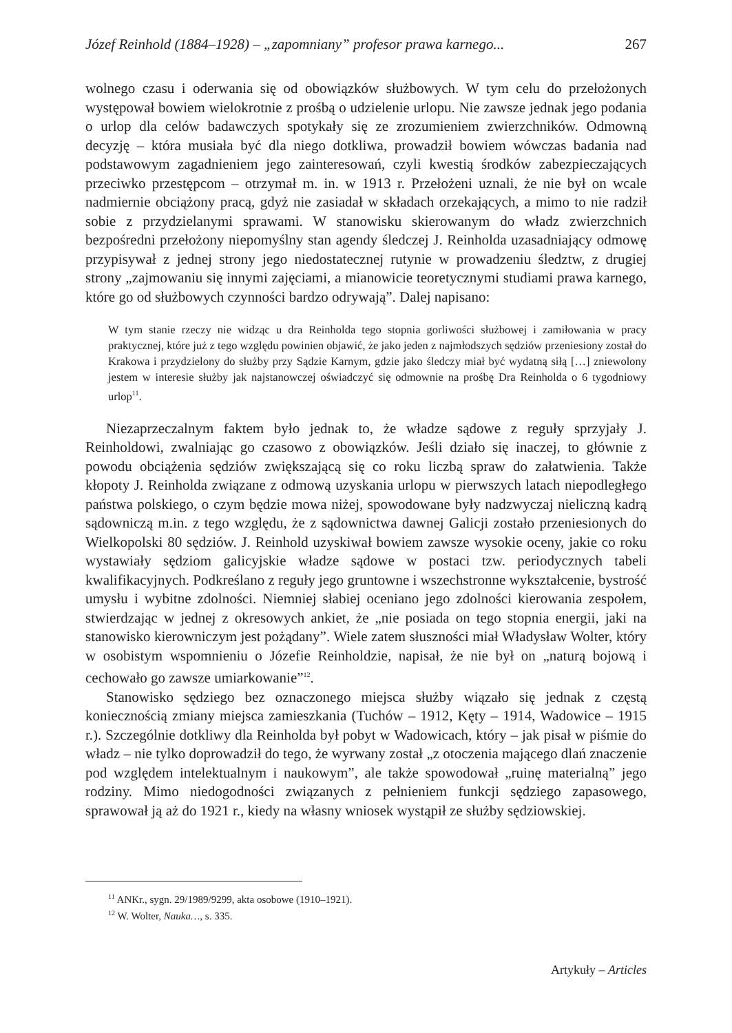Józef Reinhold (1884–1928) – „zapomniany” profesor prawa karnego... 267
wolnego czasu i oderwania się od obowiązków służbowych. W tym celu do przełożonych występował bowiem wielokrotnie z prośbą o udzielenie urlopu. Nie zawsze jednak jego podania o urlop dla celów badawczych spotykały się ze zrozumieniem zwierzchników. Odmowną decyzję – która musiała być dla niego dotkliwa, prowadził bowiem wówczas badania nad podstawowym zagadnieniem jego zainteresowań, czyli kwestią środków zabezpieczających przeciwko przestępcom – otrzymał m. in. w 1913 r. Przełożeni uznali, że nie był on wcale nadmiernie obciążony pracą, gdyż nie zasiadał w składach orzekających, a mimo to nie radził sobie z przydzielanymi sprawami. W stanowisku skierowanym do władz zwierzchnich bezpośredni przełożony niepomyślny stan agendy śledczej J. Reinholda uzasadniający odmowę przypisywał z jednej strony jego niedostatecznej rutynie w prowadzeniu śledztw, z drugiej strony „zajmowaniu się innymi zajęciami, a mianowicie teoretycznymi studiami prawa karnego, które go od służbowych czynności bardzo odrywają”. Dalej napisano:
W tym stanie rzeczy nie widząc u dra Reinholda tego stopnia gorliwości służbowej i zamiłowania w pracy praktycznej, które już z tego względu powinien objawić, że jako jeden z najmłodszych sędziów przeniesiony został do Krakowa i przydzielony do służby przy Sądzie Karnym, gdzie jako śledczy miał być wydatną siłą […] zniewolony jestem w interesie służby jak najstanowczej oświadczyć się odmownie na prośbę Dra Reinholda o 6 tygodniowy urlop<sup>11</sup>.
Niezaprzeczalnym faktem było jednak to, że władze sądowe z reguły sprzyjały J. Reinholdowi, zwalniając go czasowo z obowiązków. Jeśli działo się inaczej, to głównie z powodu obciążenia sędziów zwiększającą się co roku liczbą spraw do załatwienia. Także kłopoty J. Reinholda związane z odmową uzyskania urlopu w pierwszych latach niepodległego państwa polskiego, o czym będzie mowa niżej, spowodowane były nadzwyczaj nieliczną kadrą sądowniczą m.in. z tego względu, że z sądownictwa dawnej Galicji zostało przeniesionych do Wielkopolski 80 sędziów. J. Reinhold uzyskiwał bowiem zawsze wysokie oceny, jakie co roku wystawiały sędziom galicyjskie władze sądowe w postaci tzw. periodycznych tabeli kwalifikacyjnych. Podkreślano z reguły jego gruntowne i wszechstronne wykształcenie, bystrość umysłu i wybitne zdolności. Niemniej słabiej oceniano jego zdolności kierowania zespołem, stwierdzając w jednej z okresowych ankiet, że „nie posiada on tego stopnia energii, jaki na stanowisko kierowniczym jest pożądany”. Wiele zatem słuszności miał Władysław Wolter, który w osobistym wspomnieniu o Józefie Reinholdzie, napisał, że nie był on „naturą bojową i cechowało go zawsze umiarkowanie”<sup>12</sup>.
Stanowisko sędziego bez oznaczonego miejsca służby wiązało się jednak z częstą koniecznością zmiany miejsca zamieszkania (Tuchów – 1912, Kęty – 1914, Wadowice – 1915 r.). Szczególnie dotkliwy dla Reinholda był pobyt w Wadowicach, który – jak pisał w piśmie do władz – nie tylko doprowadził do tego, że wyrwany został „z otoczenia mającego dlań znaczenie pod względem intelektualnym i naukowym”, ale także spowodował „ruinę materialną” jego rodziny. Mimo niedogodności związanych z pełnieniem funkcji sędziego zapasowego, sprawował ją aż do 1921 r., kiedy na własny wniosek wystąpił ze służby sędziowskiej.
<sup>11</sup> ANKr., sygn. 29/1989/9299, akta osobowe (1910–1921).
<sup>12</sup> W. Wolter, Nauka…, s. 335.
Artykuły – Articles